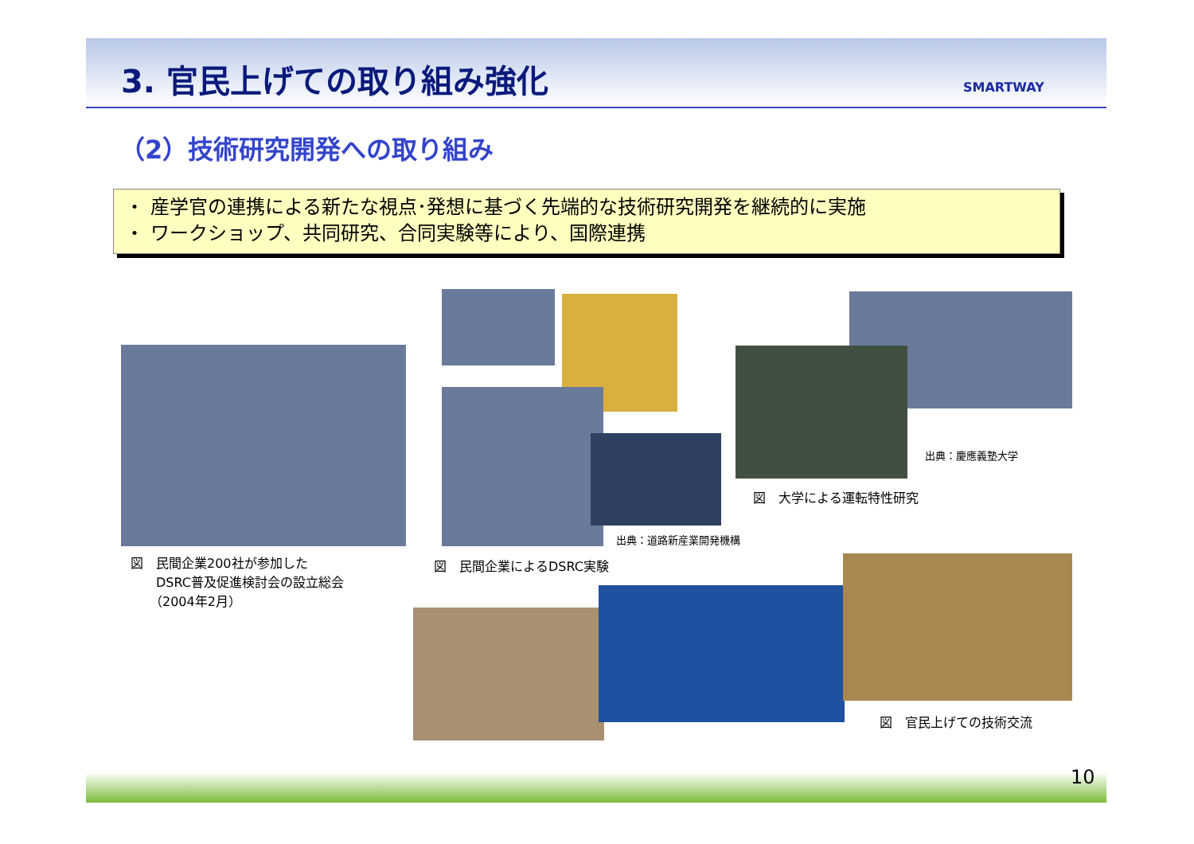3. 官民上げての取り組み強化 SMARTWAY
（2）技術研究開発への取り組み
・ 産学官の連携による新たな視点･発想に基づく先端的な技術研究開発を継続的に実施
・ ワークショップ、共同研究、合同実験等により、国際連携
図　民間企業200社が参加した
　　DSRC普及促進検討会の設立総会
　　（2004年2月）
出典：道路新産業開発機構
図　民間企業によるDSRC実験
出典：慶應義塾大学
図　大学による運転特性研究
図　官民上げての技術交流
10